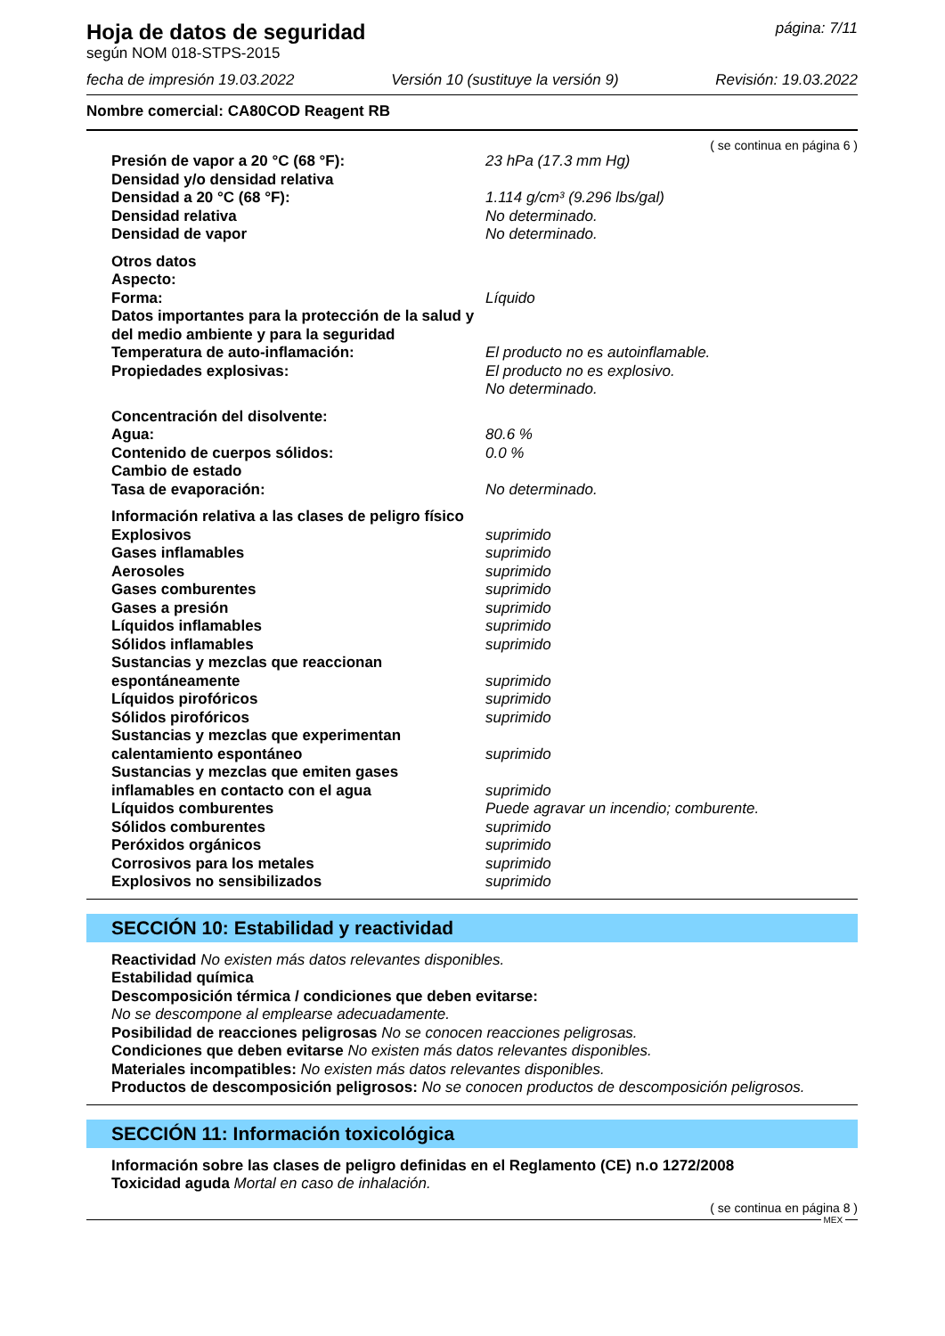Hoja de datos de seguridad
página: 7/11
según NOM 018-STPS-2015
fecha de impresión 19.03.2022 Versión 10 (sustituye la versión 9) Revisión: 19.03.2022
Nombre comercial: CA80COD Reagent RB
( se continua en página 6 )
| Presión de vapor a 20 °C (68 °F): | 23 hPa (17.3 mm Hg) |
| Densidad y/o densidad relativa | |
| Densidad a 20 °C (68 °F): | 1.114 g/cm³ (9.296 lbs/gal) |
| Densidad relativa | No determinado. |
| Densidad de vapor | No determinado. |
| Otros datos | |
| Aspecto: | |
| Forma: | Líquido |
| Datos importantes para la protección de la salud y del medio ambiente y para la seguridad | |
| Temperatura de auto-inflamación: | El producto no es autoinflamable. |
| Propiedades explosivas: | El producto no es explosivo. No determinado. |
| Concentración del disolvente: | |
| Agua: | 80.6 % |
| Contenido de cuerpos sólidos: | 0.0 % |
| Cambio de estado | |
| Tasa de evaporación: | No determinado. |
| Información relativa a las clases de peligro físico | |
| Explosivos | suprimido |
| Gases inflamables | suprimido |
| Aerosoles | suprimido |
| Gases comburentes | suprimido |
| Gases a presión | suprimido |
| Líquidos inflamables | suprimido |
| Sólidos inflamables | suprimido |
| Sustancias y mezclas que reaccionan espontáneamente | suprimido |
| Líquidos pirofóricos | suprimido |
| Sólidos pirofóricos | suprimido |
| Sustancias y mezclas que experimentan calentamiento espontáneo | suprimido |
| Sustancias y mezclas que emiten gases inflamables en contacto con el agua | suprimido |
| Líquidos comburentes | Puede agravar un incendio; comburente. |
| Sólidos comburentes | suprimido |
| Peróxidos orgánicos | suprimido |
| Corrosivos para los metales | suprimido |
| Explosivos no sensibilizados | suprimido |
SECCIÓN 10: Estabilidad y reactividad
Reactividad No existen más datos relevantes disponibles.
Estabilidad química
Descomposición térmica / condiciones que deben evitarse:
No se descompone al emplearse adecuadamente.
Posibilidad de reacciones peligrosas No se conocen reacciones peligrosas.
Condiciones que deben evitarse No existen más datos relevantes disponibles.
Materiales incompatibles: No existen más datos relevantes disponibles.
Productos de descomposición peligrosos: No se conocen productos de descomposición peligrosos.
SECCIÓN 11: Información toxicológica
Información sobre las clases de peligro definidas en el Reglamento (CE) n.o 1272/2008
Toxicidad aguda Mortal en caso de inhalación.
( se continua en página 8 )
MEX